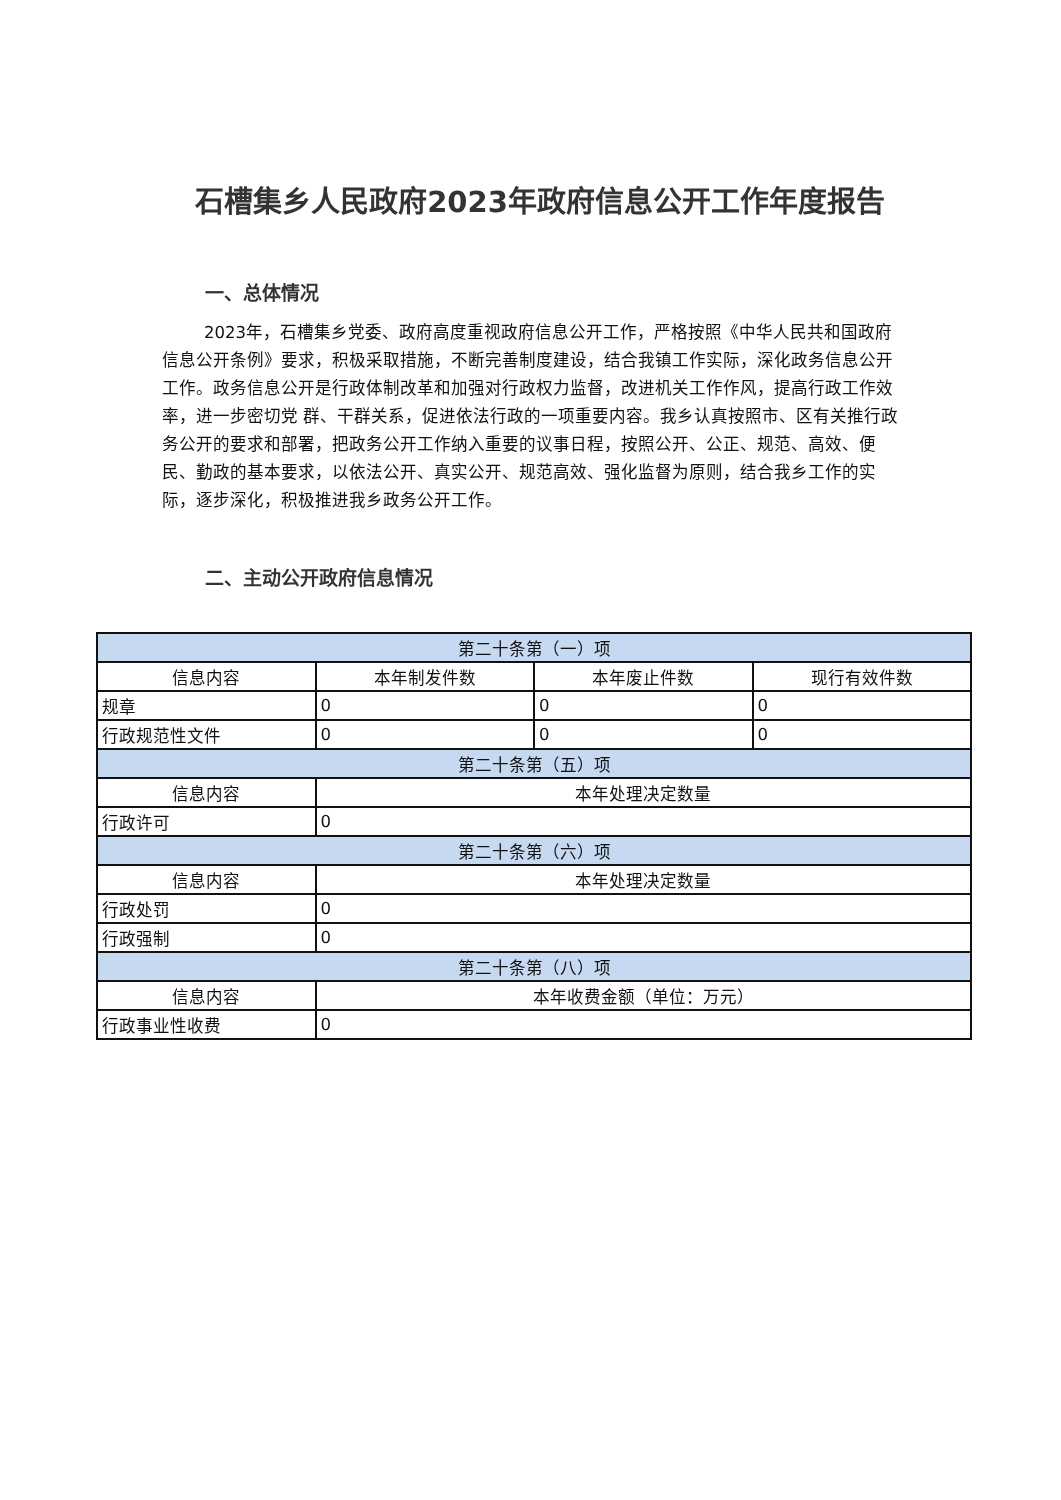石槽集乡人民政府2023年政府信息公开工作年度报告
一、总体情况
2023年，石槽集乡党委、政府高度重视政府信息公开工作，严格按照《中华人民共和国政府信息公开条例》要求，积极采取措施，不断完善制度建设，结合我镇工作实际，深化政务信息公开工作。政务信息公开是行政体制改革和加强对行政权力监督，改进机关工作作风，提高行政工作效率，进一步密切党 群、干群关系，促进依法行政的一项重要内容。我乡认真按照市、区有关推行政务公开的要求和部署，把政务公开工作纳入重要的议事日程，按照公开、公正、规范、高效、便民、勤政的基本要求，以依法公开、真实公开、规范高效、强化监督为原则，结合我乡工作的实际，逐步深化，积极推进我乡政务公开工作。
二、主动公开政府信息情况
| 第二十条第（一）项 | | | |
| --- | --- | --- | --- |
| 信息内容 | 本年制发件数 | 本年废止件数 | 现行有效件数 |
| 规章 | 0 | 0 | 0 |
| 行政规范性文件 | 0 | 0 | 0 |
| 第二十条第（五）项 | | | |
| 信息内容 | 本年处理决定数量 | | |
| 行政许可 | 0 | | |
| 第二十条第（六）项 | | | |
| 信息内容 | 本年处理决定数量 | | |
| 行政处罚 | 0 | | |
| 行政强制 | 0 | | |
| 第二十条第（八）项 | | | |
| 信息内容 | 本年收费金额（单位：万元） | | |
| 行政事业性收费 | 0 | | |